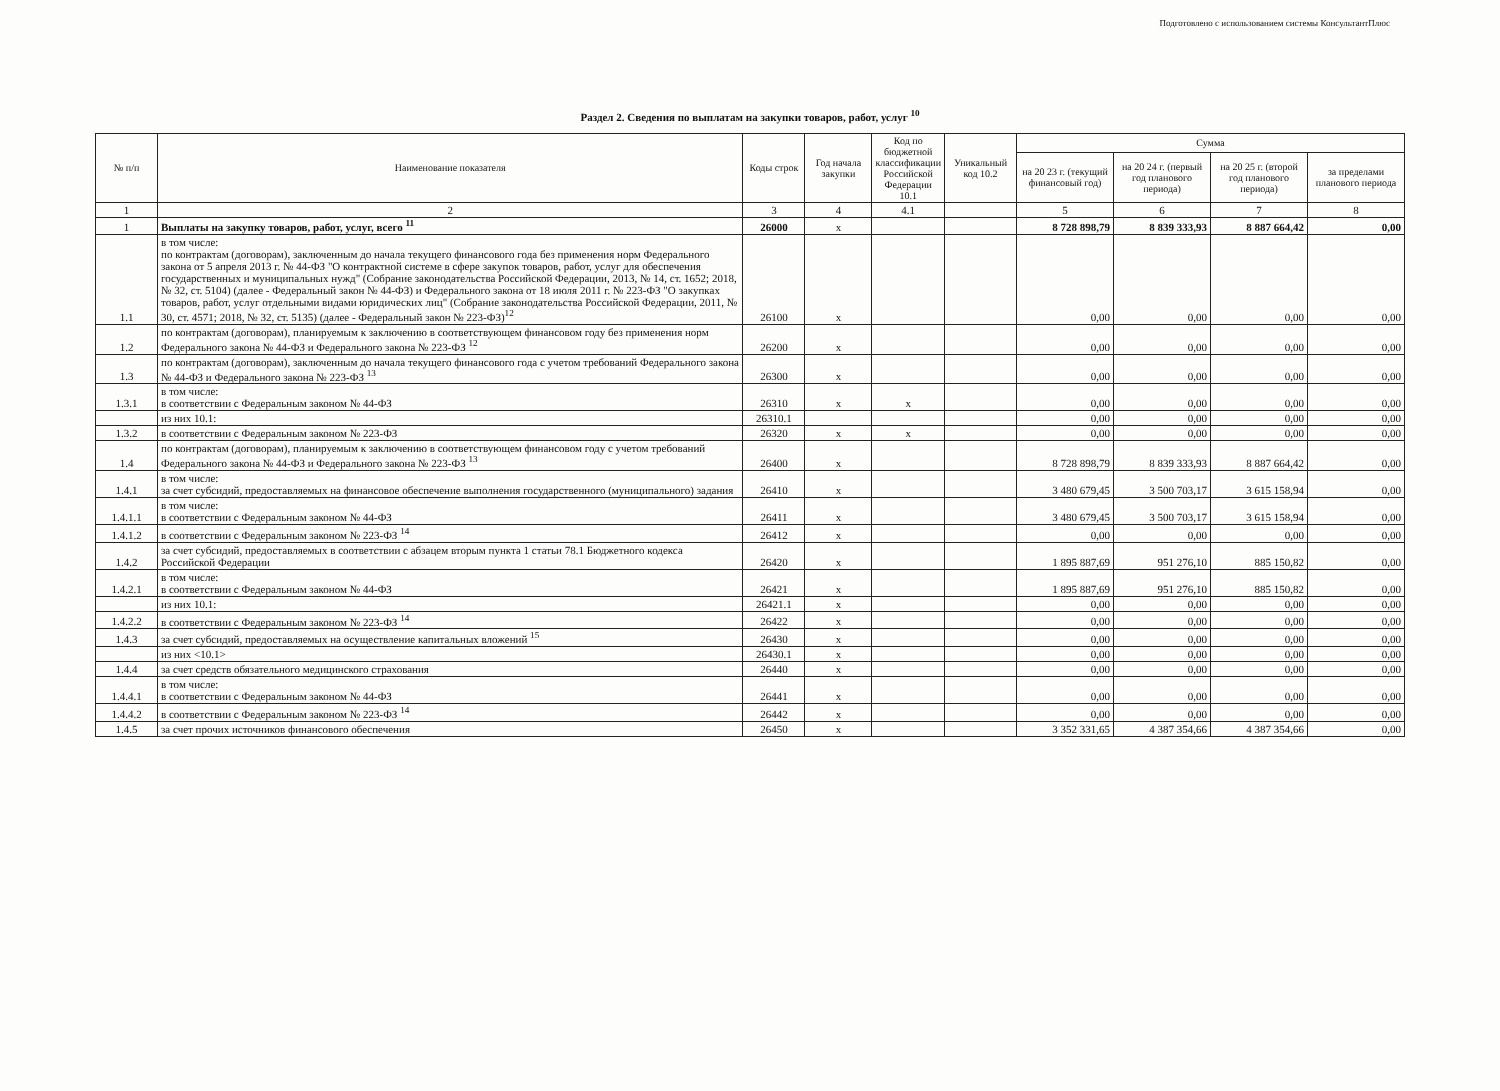Подготовлено с использованием системы КонсультантПлюс
Раздел 2. Сведения по выплатам на закупки товаров, работ, услуг <sup>10</sup>
| № п/п | Наименование показателя | Коды строк | Год начала закупки | Код по бюджетной классификации Российской Федерации 10.1 | Уникальный код 10.2 | Сумма | | | |
| --- | --- | --- | --- | --- | --- | --- | --- | --- | --- |
| | | | | | | на 20 23 г. (текущий финансовый год) | на 20 24 г. (первый год планового периода) | на 20 25 г. (второй год планового периода) | за пределами планового периода |
| 1 | 2 | 3 | 4 | 4.1 | | 5 | 6 | 7 | 8 |
| 1 | Выплаты на закупку товаров, работ, услуг, всего <sup>11</sup> | 26000 | x | | | 8 728 898,79 | 8 839 333,93 | 8 887 664,42 | 0,00 |
| 1.1 | в том числе: по контрактам (договорам), заключенным до начала текущего финансового года без применения норм Федерального закона от 5 апреля 2013 г. № 44-ФЗ "О контрактной системе в сфере закупок товаров, работ, услуг для обеспечения государственных и муниципальных нужд" (Собрание законодательства Российской Федерации, 2013, № 14, ст. 1652; 2018, № 32, ст. 5104) (далее - Федеральный закон № 44-ФЗ) и Федерального закона от 18 июля 2011 г. № 223-ФЗ "О закупках товаров, работ, услуг отдельными видами юридических лиц" (Собрание законодательства Российской Федерации, 2011, № 30, ст. 4571; 2018, № 32, ст. 5135) (далее - Федеральный закон № 223-ФЗ)<sup>12</sup> | 26100 | x | | | 0,00 | 0,00 | 0,00 | 0,00 |
| 1.2 | по контрактам (договорам), планируемым к заключению в соответствующем финансовом году без применения норм Федерального закона № 44-ФЗ и Федерального закона № 223-ФЗ <sup>12</sup> | 26200 | x | | | 0,00 | 0,00 | 0,00 | 0,00 |
| 1.3 | по контрактам (договорам), заключенным до начала текущего финансового года с учетом требований Федерального закона № 44-ФЗ и Федерального закона № 223-ФЗ <sup>13</sup> | 26300 | x | | | 0,00 | 0,00 | 0,00 | 0,00 |
| 1.3.1 | в том числе: в соответствии с Федеральным законом № 44-ФЗ | 26310 | x | x | | 0,00 | 0,00 | 0,00 | 0,00 |
| | из них 10.1: | 26310.1 | | | | 0,00 | 0,00 | 0,00 | 0,00 |
| 1.3.2 | в соответствии с Федеральным законом № 223-ФЗ | 26320 | x | x | | 0,00 | 0,00 | 0,00 | 0,00 |
| 1.4 | по контрактам (договорам), планируемым к заключению в соответствующем финансовом году с учетом требований Федерального закона № 44-ФЗ и Федерального закона № 223-ФЗ <sup>13</sup> | 26400 | x | | | 8 728 898,79 | 8 839 333,93 | 8 887 664,42 | 0,00 |
| 1.4.1 | в том числе: за счет субсидий, предоставляемых на финансовое обеспечение выполнения государственного (муниципального) задания | 26410 | x | | | 3 480 679,45 | 3 500 703,17 | 3 615 158,94 | 0,00 |
| 1.4.1.1 | в том числе: в соответствии с Федеральным законом № 44-ФЗ | 26411 | x | | | 3 480 679,45 | 3 500 703,17 | 3 615 158,94 | 0,00 |
| 1.4.1.2 | в соответствии с Федеральным законом № 223-ФЗ <sup>14</sup> | 26412 | x | | | 0,00 | 0,00 | 0,00 | 0,00 |
| 1.4.2 | за счет субсидий, предоставляемых в соответствии с абзацем вторым пункта 1 статьи 78.1 Бюджетного кодекса Российской Федерации | 26420 | x | | | 1 895 887,69 | 951 276,10 | 885 150,82 | 0,00 |
| 1.4.2.1 | в том числе: в соответствии с Федеральным законом № 44-ФЗ | 26421 | x | | | 1 895 887,69 | 951 276,10 | 885 150,82 | 0,00 |
| | из них 10.1: | 26421.1 | x | | | 0,00 | 0,00 | 0,00 | 0,00 |
| 1.4.2.2 | в соответствии с Федеральным законом № 223-ФЗ <sup>14</sup> | 26422 | x | | | 0,00 | 0,00 | 0,00 | 0,00 |
| 1.4.3 | за счет субсидий, предоставляемых на осуществление капитальных вложений <sup>15</sup> | 26430 | x | | | 0,00 | 0,00 | 0,00 | 0,00 |
| | из них <10.1> | 26430.1 | x | | | 0,00 | 0,00 | 0,00 | 0,00 |
| 1.4.4 | за счет средств обязательного медицинского страхования | 26440 | x | | | 0,00 | 0,00 | 0,00 | 0,00 |
| 1.4.4.1 | в том числе: в соответствии с Федеральным законом № 44-ФЗ | 26441 | x | | | 0,00 | 0,00 | 0,00 | 0,00 |
| 1.4.4.2 | в соответствии с Федеральным законом № 223-ФЗ <sup>14</sup> | 26442 | x | | | 0,00 | 0,00 | 0,00 | 0,00 |
| 1.4.5 | за счет прочих источников финансового обеспечения | 26450 | x | | | 3 352 331,65 | 4 387 354,66 | 4 387 354,66 | 0,00 |